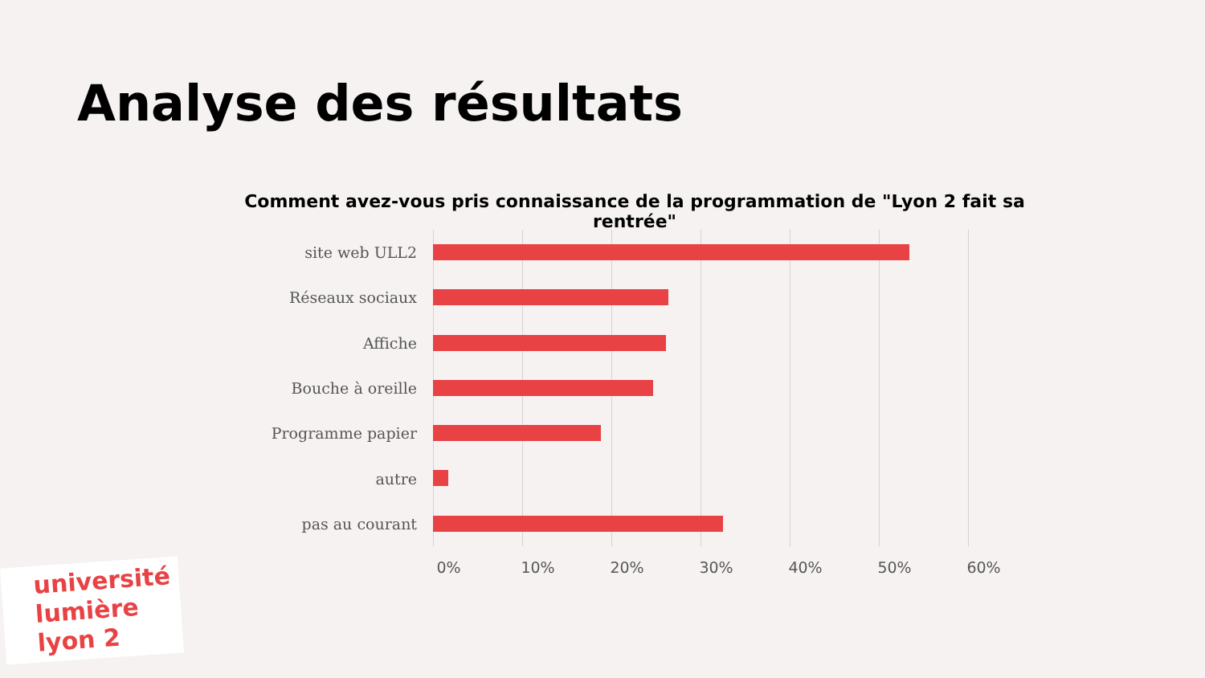Analyse des résultats
Comment avez-vous pris connaissance de la programmation de "Lyon 2 fait sa rentrée"
site web ULL2
Réseaux sociaux
Affiche
Bouche à oreille
Programme papier
autre
pas au courant
0% 10% 20% 30% 40% 50% 60%
université
lumière
lyon 2